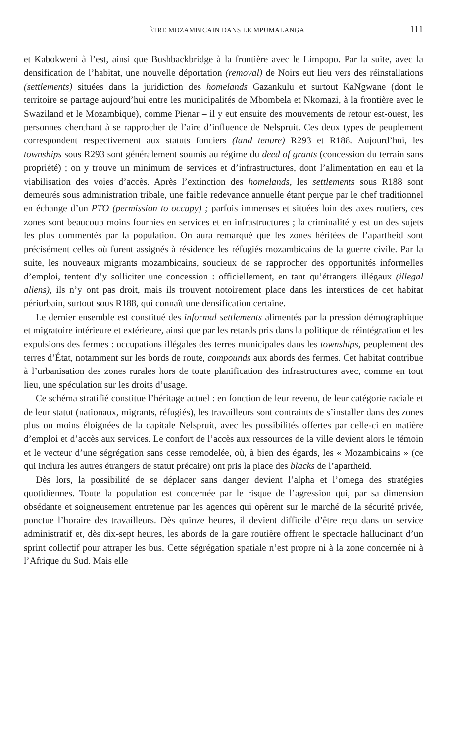ÊTRE MOZAMBICAIN DANS LE MPUMALANGA 111
et Kabokweni à l’est, ainsi que Bushbackbridge à la frontière avec le Limpopo. Par la suite, avec la densification de l’habitat, une nouvelle déportation (removal) de Noirs eut lieu vers des réinstallations (settlements) situées dans la juridiction des homelands Gazankulu et surtout KaNgwane (dont le territoire se partage aujourd’hui entre les municipalités de Mbombela et Nkomazi, à la frontière avec le Swaziland et le Mozambique), comme Pienar – il y eut ensuite des mouvements de retour est-ouest, les personnes cherchant à se rapprocher de l’aire d’influence de Nelspruit. Ces deux types de peuplement correspondent respectivement aux statuts fonciers (land tenure) R293 et R188. Aujourd’hui, les townships sous R293 sont généralement soumis au régime du deed of grants (concession du terrain sans propriété) ; on y trouve un minimum de services et d’infrastructures, dont l’alimentation en eau et la viabilisation des voies d’accès. Après l’extinction des homelands, les settlements sous R188 sont demeurés sous administration tribale, une faible redevance annuelle étant perçue par le chef traditionnel en échange d’un PTO (permission to occupy) ; parfois immenses et situées loin des axes routiers, ces zones sont beaucoup moins fournies en services et en infrastructures ; la criminalité y est un des sujets les plus commentés par la population. On aura remarqué que les zones héritées de l’apartheid sont précisément celles où furent assignés à résidence les réfugiés mozambicains de la guerre civile. Par la suite, les nouveaux migrants mozambicains, soucieux de se rapprocher des opportunités informelles d’emploi, tentent d’y solliciter une concession : officiellement, en tant qu’étrangers illégaux (illegal aliens), ils n’y ont pas droit, mais ils trouvent notoirement place dans les interstices de cet habitat périurbain, surtout sous R188, qui connaît une densification certaine.
Le dernier ensemble est constitué des informal settlements alimentés par la pression démographique et migratoire intérieure et extérieure, ainsi que par les retards pris dans la politique de réintégration et les expulsions des fermes : occupations illégales des terres municipales dans les townships, peuplement des terres d’État, notamment sur les bords de route, compounds aux abords des fermes. Cet habitat contribue à l’urbanisation des zones rurales hors de toute planification des infrastructures avec, comme en tout lieu, une spéculation sur les droits d’usage.
Ce schéma stratifié constitue l’héritage actuel : en fonction de leur revenu, de leur catégorie raciale et de leur statut (nationaux, migrants, réfugiés), les travailleurs sont contraints de s’installer dans des zones plus ou moins éloignées de la capitale Nelspruit, avec les possibilités offertes par celle-ci en matière d’emploi et d’accès aux services. Le confort de l’accès aux ressources de la ville devient alors le témoin et le vecteur d’une ségrégation sans cesse remodelée, où, à bien des égards, les « Mozambicains » (ce qui inclura les autres étrangers de statut précaire) ont pris la place des blacks de l’apartheid.
Dès lors, la possibilité de se déplacer sans danger devient l’alpha et l’omega des stratégies quotidiennes. Toute la population est concernée par le risque de l’agression qui, par sa dimension obsédante et soigneusement entretenue par les agences qui opèrent sur le marché de la sécurité privée, ponctue l’horaire des travailleurs. Dès quinze heures, il devient difficile d’être reçu dans un service administratif et, dès dix-sept heures, les abords de la gare routière offrent le spectacle hallucinant d’un sprint collectif pour attraper les bus. Cette ségrégation spatiale n’est propre ni à la zone concernée ni à l’Afrique du Sud. Mais elle